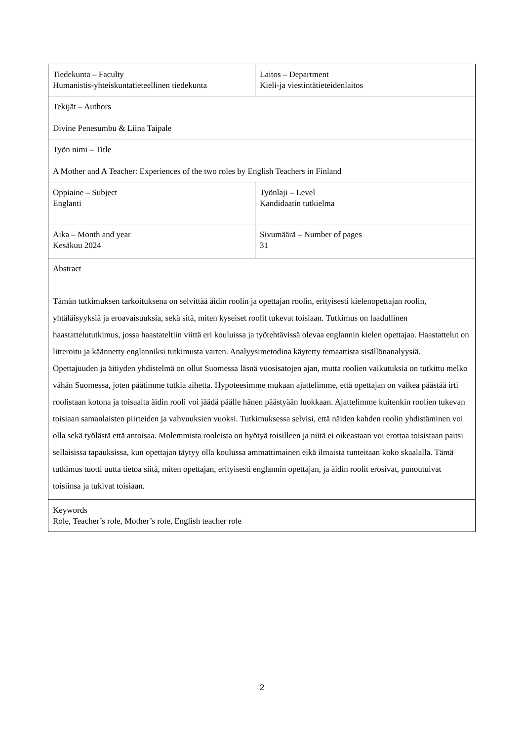| Tiedekunta – Faculty Humanistis-yhteiskuntatieteellinen tiedekunta | Laitos – Department Kieli-ja viestintätieteidenlaitos |
| Tekijät – Authors Divine Penesumbu & Liina Taipale | |
| Työn nimi – Title A Mother and A Teacher: Experiences of the two roles by English Teachers in Finland | |
| Oppiaine – Subject Englanti | Työnlaji – Level Kandidaatin tutkielma |
| Aika – Month and year Kesäkuu 2024 | Sivumäärä – Number of pages 31 |
| Abstract Tämän tutkimuksen tarkoituksena on selvittää äidin roolin ja opettajan roolin, erityisesti kielenopettajan roolin, yhtäläisyyksiä ja eroavaisuuksia, sekä sitä, miten kyseiset roolit tukevat toisiaan. Tutkimus on laadullinen haastattelututkimus, jossa haastateltiin viittä eri kouluissa ja työtehtävissä olevaa englannin kielen opettajaa. Haastattelut on litteroitu ja käännetty englanniksi tutkimusta varten. Analyysimetodina käytetty temaattista sisällönanalyysiä. Opettajuuden ja äitiyden yhdistelmä on ollut Suomessa läsnä vuosisatojen ajan, mutta roolien vaikutuksia on tutkittu melko vähän Suomessa, joten päätimme tutkia aihetta. Hypoteesimme mukaan ajattelimme, että opettajan on vaikea päästää irti roolistaan kotona ja toisaalta äidin rooli voi jäädä päälle hänen päästyään luokkaan. Ajattelimme kuitenkin roolien tukevan toisiaan samanlaisten piirteiden ja vahvuuksien vuoksi. Tutkimuksessa selvisi, että näiden kahden roolin yhdistäminen voi olla sekä työlästä että antoisaa. Molemmista rooleista on hyötyä toisilleen ja niitä ei oikeastaan voi erottaa toisistaan paitsi sellaisissa tapauksissa, kun opettajan täytyy olla koulussa ammattimainen eikä ilmaista tunteitaan koko skaalalla. Tämä tutkimus tuotti uutta tietoa siitä, miten opettajan, erityisesti englannin opettajan, ja äidin roolit erosivat, punoutuivat toisiinsa ja tukivat toisiaan. | |
| Keywords Role, Teacher’s role, Mother’s role, English teacher role | |
2